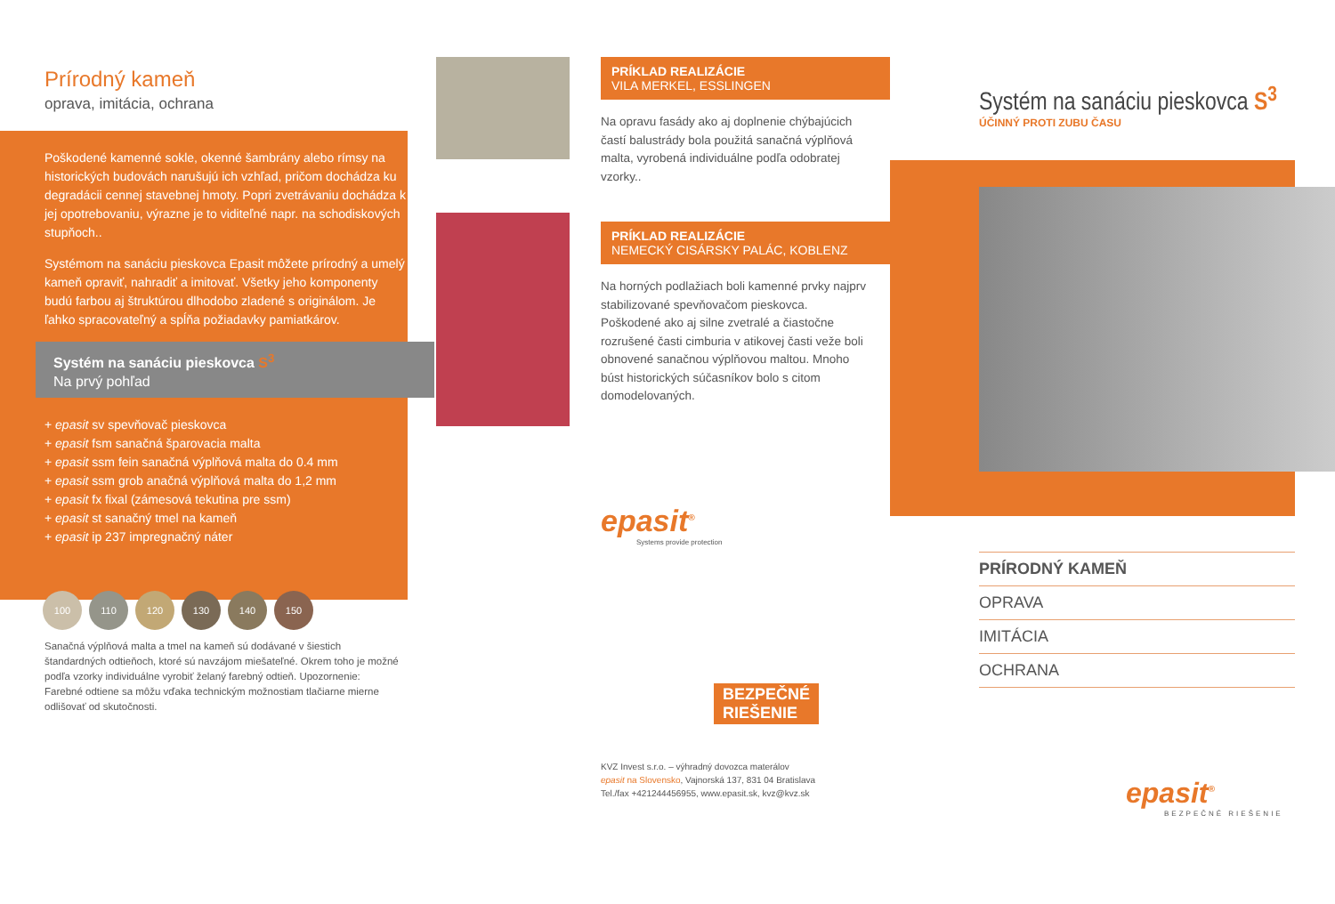Prírodný kameň
oprava, imitácia, ochrana
Poškodené kamenné sokle, okenné šambrány alebo rímsy na historických budovách narušujú ich vzhľad, pričom dochádza ku degradácii cennej stavebnej hmoty. Popri zvetrávaniu dochádza k jej opotrebovaniu, výrazne je to viditeľné napr. na schodiskových stupňoch..
Systémom na sanáciu pieskovca Epasit môžete prírodný a umelý kameň opraviť, nahradiť a imitovať. Všetky jeho komponenty budú farbou aj štruktúrou dlhodobo zladené s originálom. Je ľahko spracovateľný a spĺňa požiadavky pamiatkárov.
Systém na sanáciu pieskovca S<sup>3</sup>
Na prvý pohľad
+ epasit sv spevňovač pieskovca
+ epasit fsm sanačná šparovacia malta
+ epasit ssm fein sanačná výplňová malta do 0.4 mm
+ epasit ssm grob anačná výplňová malta do 1,2 mm
+ epasit fx fixal (zámesová tekutina pre ssm)
+ epasit st sanačný tmel na kameň
+ epasit ip 237 impregnačný náter
100 110 120 130 140 150
Sanačná výplňová malta a tmel na kameň sú dodávané v šiestich štandardných odtieňoch, ktoré sú navzájom miešateľné. Okrem toho je možné podľa vzorky individuálne vyrobiť želaný farebný odtieň. Upozornenie: Farebné odtiene sa môžu vďaka technickým možnostiam tlačiarne mierne odlišovať od skutočnosti.
PRÍKLAD REALIZÁCIE
VILA MERKEL, ESSLINGEN
Na opravu fasády ako aj doplnenie chýbajúcich častí balustrády bola použitá sanačná výplňová malta, vyrobená individuálne podľa odobratej vzorky..
PRÍKLAD REALIZÁCIE
NEMECKÝ CISÁRSKY PALÁC, KOBLENZ
Na horných podlažiach boli kamenné prvky najprv stabilizované spevňovačom pieskovca. Poškodené ako aj silne zvetralé a čiastočne rozrušené časti cimburia v atikovej časti veže boli obnovené sanačnou výplňovou maltou. Mnoho búst historických súčasníkov bolo s citom domodelovaných.
epasit<sup>®</sup>
Systems provide protection
BEZPEČNÉ
RIEŠENIE
KVZ Invest s.r.o. – výhradný dovozca materálov
epasit na Slovensko, Vajnorská 137, 831 04 Bratislava
Tel./fax +421244456955, www.epasit.sk, kvz@kvz.sk
Systém na sanáciu pieskovca S<sup>3</sup>
ÚČINNÝ PROTI ZUBU ČASU
PRÍRODNÝ KAMEŇ
OPRAVA
IMITÁCIA
OCHRANA
epasit<sup>®</sup>
BEZPEČNÉ RIEŠENIE